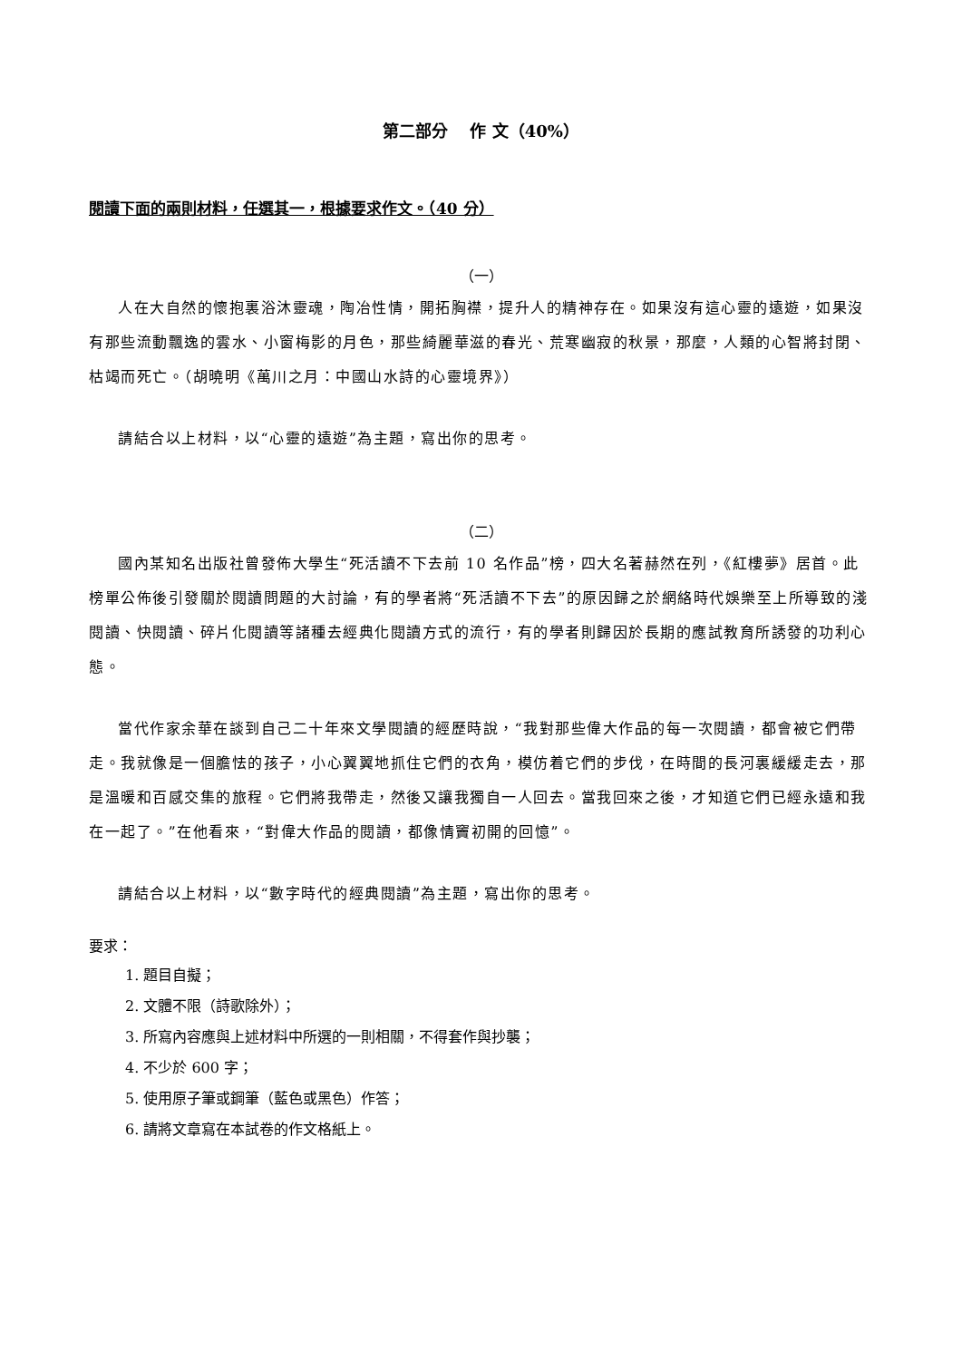第二部分　 作 文（40%）
閱讀下面的兩則材料，任選其一，根據要求作文。（40 分）
（一）
人在大自然的懷抱裏浴沐靈魂，陶冶性情，開拓胸襟，提升人的精神存在。如果沒有這心靈的遠遊，如果沒有那些流動飄逸的雲水、小窗梅影的月色，那些綺麗華滋的春光、荒寒幽寂的秋景，那麼，人類的心智將封閉、枯竭而死亡。（胡曉明《萬川之月：中國山水詩的心靈境界》）
請結合以上材料，以“心靈的遠遊”為主題，寫出你的思考。
（二）
國內某知名出版社曾發佈大學生“死活讀不下去前 10 名作品”榜，四大名著赫然在列，《紅樓夢》居首。此榜單公佈後引發關於閱讀問題的大討論，有的學者將“死活讀不下去”的原因歸之於網絡時代娛樂至上所導致的淺閱讀、快閱讀、碎片化閱讀等諸種去經典化閱讀方式的流行，有的學者則歸因於長期的應試教育所誘發的功利心態。
當代作家余華在談到自己二十年來文學閱讀的經歷時說，“我對那些偉大作品的每一次閱讀，都會被它們帶走。我就像是一個膽怯的孩子，小心翼翼地抓住它們的衣角，模仿着它們的步伐，在時間的長河裏緩緩走去，那是溫暖和百感交集的旅程。它們將我帶走，然後又讓我獨自一人回去。當我回來之後，才知道它們已經永遠和我在一起了。”在他看來，“對偉大作品的閱讀，都像情竇初開的回憶”。
請結合以上材料，以“數字時代的經典閱讀”為主題，寫出你的思考。
要求：
1. 題目自擬；
2. 文體不限（詩歌除外）；
3. 所寫內容應與上述材料中所選的一則相關，不得套作與抄襲；
4. 不少於 600 字；
5. 使用原子筆或鋼筆（藍色或黑色）作答；
6. 請將文章寫在本試卷的作文格紙上。